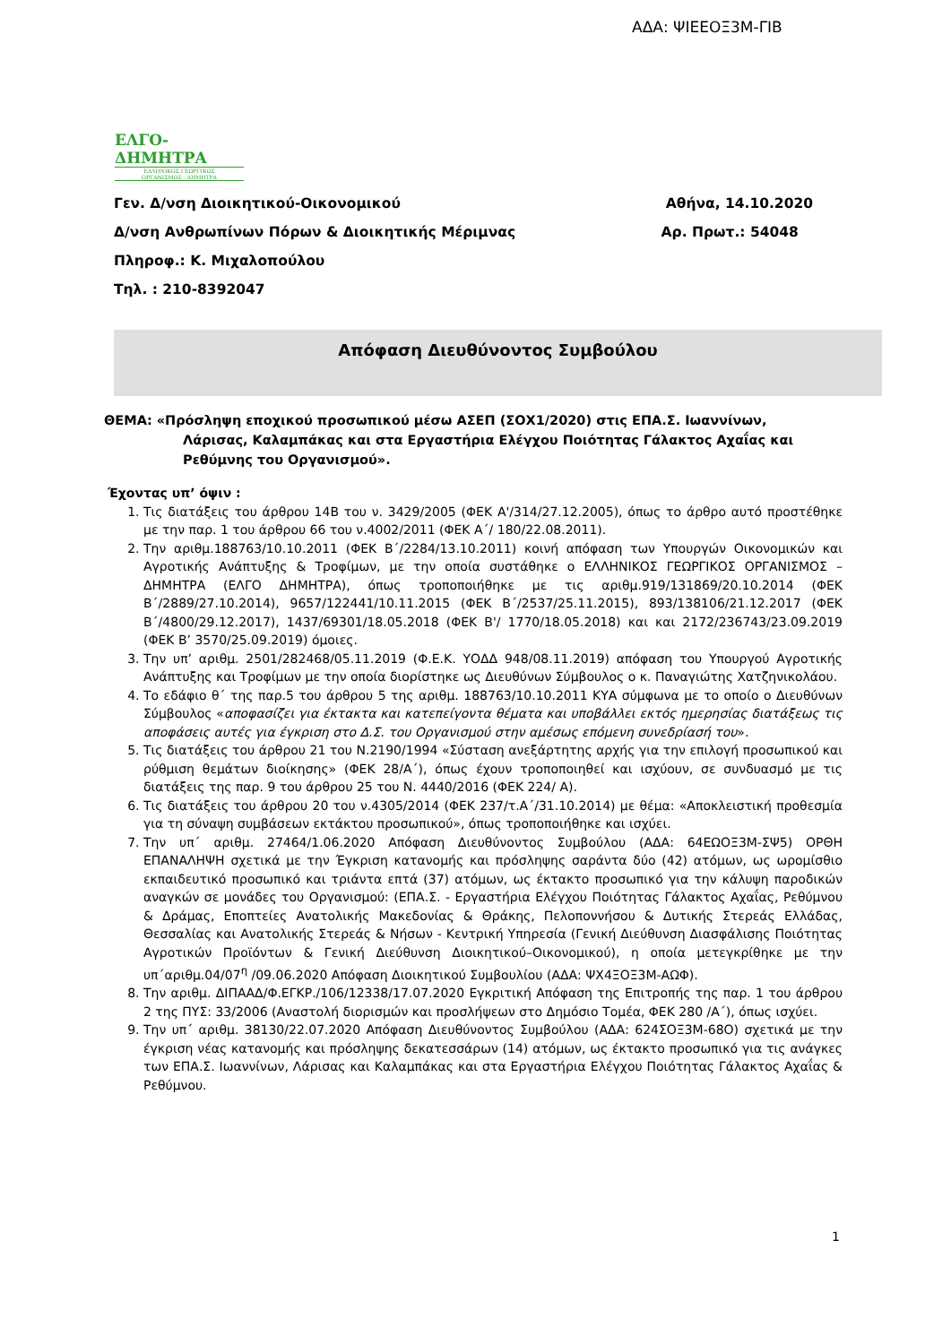ΑΔΑ: ΨΙΕΕΟΞ3Μ-ΓΙΒ
ΕΛΓΟ-ΔΗΜΗΤΡΑ
ΕΛΛΗΝΙΚΟΣ ΓΕΩΡΓΙΚΟΣ
ΟΡΓΑΝΙΣΜΟΣ - ΔΗΜΗΤΡΑ
Γεν. Δ/νση Διοικητικού-Οικονομικού Αθήνα, 14.10.2020
Δ/νση Ανθρωπίνων Πόρων & Διοικητικής Μέριμνας Αρ. Πρωτ.: 54048
Πληροφ.: Κ. Μιχαλοπούλου
Τηλ. : 210-8392047
Απόφαση Διευθύνοντος Συμβούλου
ΘΕΜΑ: «Πρόσληψη εποχικού προσωπικού μέσω ΑΣΕΠ (ΣΟΧ1/2020) στις ΕΠΑ.Σ. Ιωαννίνων,
Λάρισας, Καλαμπάκας και στα Εργαστήρια Ελέγχου Ποιότητας Γάλακτος Αχαΐας και Ρεθύμνης του Οργανισμού».
Έχοντας υπ’ όψιν :
1. Τις διατάξεις του άρθρου 14Β του ν. 3429/2005 (ΦΕΚ Α'/314/27.12.2005), όπως το άρθρο αυτό προστέθηκε με την παρ. 1 του άρθρου 66 του ν.4002/2011 (ΦΕΚ Α΄/ 180/22.08.2011).
2. Την αριθμ.188763/10.10.2011 (ΦΕΚ Β΄/2284/13.10.2011) κοινή απόφαση των Υπουργών Οικονομικών και Αγροτικής Ανάπτυξης & Τροφίμων, με την οποία συστάθηκε ο ΕΛΛΗΝΙΚΟΣ ΓΕΩΡΓΙΚΟΣ ΟΡΓΑΝΙΣΜΟΣ – ΔΗΜΗΤΡΑ (ΕΛΓΟ ΔΗΜΗΤΡΑ), όπως τροποποιήθηκε με τις αριθμ.919/131869/20.10.2014 (ΦΕΚ Β΄/2889/27.10.2014), 9657/122441/10.11.2015 (ΦΕΚ Β΄/2537/25.11.2015), 893/138106/21.12.2017 (ΦΕΚ Β΄/4800/29.12.2017), 1437/69301/18.05.2018 (ΦΕΚ Β'/ 1770/18.05.2018) και και 2172/236743/23.09.2019 (ΦΕΚ Β’ 3570/25.09.2019) όμοιες.
3. Την υπ’ αριθμ. 2501/282468/05.11.2019 (Φ.Ε.Κ. ΥΟΔΔ 948/08.11.2019) απόφαση του Υπουργού Αγροτικής Ανάπτυξης και Τροφίμων με την οποία διορίστηκε ως Διευθύνων Σύμβουλος ο κ. Παναγιώτης Χατζηνικολάου.
4. Το εδάφιο θ΄ της παρ.5 του άρθρου 5 της αριθμ. 188763/10.10.2011 ΚΥΑ σύμφωνα με το οποίο ο Διευθύνων Σύμβουλος «αποφασίζει για έκτακτα και κατεπείγοντα θέματα και υποβάλλει εκτός ημερησίας διατάξεως τις αποφάσεις αυτές για έγκριση στο Δ.Σ. του Οργανισμού στην αμέσως επόμενη συνεδρίασή του».
5. Τις διατάξεις του άρθρου 21 του Ν.2190/1994 «Σύσταση ανεξάρτητης αρχής για την επιλογή προσωπικού και ρύθμιση θεμάτων διοίκησης» (ΦΕΚ 28/Α΄), όπως έχουν τροποποιηθεί και ισχύουν, σε συνδυασμό με τις διατάξεις της παρ. 9 του άρθρου 25 του Ν. 4440/2016 (ΦΕΚ 224/ Α).
6. Τις διατάξεις του άρθρου 20 του ν.4305/2014 (ΦΕΚ 237/τ.Α΄/31.10.2014) με θέμα: «Αποκλειστική προθεσμία για τη σύναψη συμβάσεων εκτάκτου προσωπικού», όπως τροποποιήθηκε και ισχύει.
7. Την υπ΄ αριθμ. 27464/1.06.2020 Απόφαση Διευθύνοντος Συμβούλου (ΑΔΑ: 64ΕΩΟΞ3Μ-ΣΨ5) ΟΡΘΗ ΕΠΑΝΑΛΗΨΗ σχετικά με την Έγκριση κατανομής και πρόσληψης σαράντα δύο (42) ατόμων, ως ωρομίσθιο εκπαιδευτικό προσωπικό και τριάντα επτά (37) ατόμων, ως έκτακτο προσωπικό για την κάλυψη παροδικών αναγκών σε μονάδες του Οργανισμού: (ΕΠΑ.Σ. - Εργαστήρια Ελέγχου Ποιότητας Γάλακτος Αχαΐας, Ρεθύμνου & Δράμας, Εποπτείες Ανατολικής Μακεδονίας & Θράκης, Πελοποννήσου & Δυτικής Στερεάς Ελλάδας, Θεσσαλίας και Ανατολικής Στερεάς & Νήσων - Κεντρική Υπηρεσία (Γενική Διεύθυνση Διασφάλισης Ποιότητας Αγροτικών Προϊόντων & Γενική Διεύθυνση Διοικητικού–Οικονομικού), η οποία μετεγκρίθηκε με την υπ΄αριθμ.04/07<sup>η</sup> /09.06.2020 Απόφαση Διοικητικού Συμβουλίου (ΑΔΑ: ΨΧ4ΞΟΞ3Μ-ΑΩΦ).
8. Την αριθμ. ΔΙΠΑΑΔ/Φ.ΕΓΚΡ./106/12338/17.07.2020 Εγκριτική Απόφαση της Επιτροπής της παρ. 1 του άρθρου 2 της ΠΥΣ: 33/2006 (Αναστολή διορισμών και προσλήψεων στο Δημόσιο Τομέα, ΦΕΚ 280 /Α΄), όπως ισχύει.
9. Την υπ΄ αριθμ. 38130/22.07.2020 Απόφαση Διευθύνοντος Συμβούλου (ΑΔΑ: 624ΣΟΞ3Μ-68Ο) σχετικά με την έγκριση νέας κατανομής και πρόσληψης δεκατεσσάρων (14) ατόμων, ως έκτακτο προσωπικό για τις ανάγκες των ΕΠΑ.Σ. Ιωαννίνων, Λάρισας και Καλαμπάκας και στα Εργαστήρια Ελέγχου Ποιότητας Γάλακτος Αχαΐας & Ρεθύμνου.
1